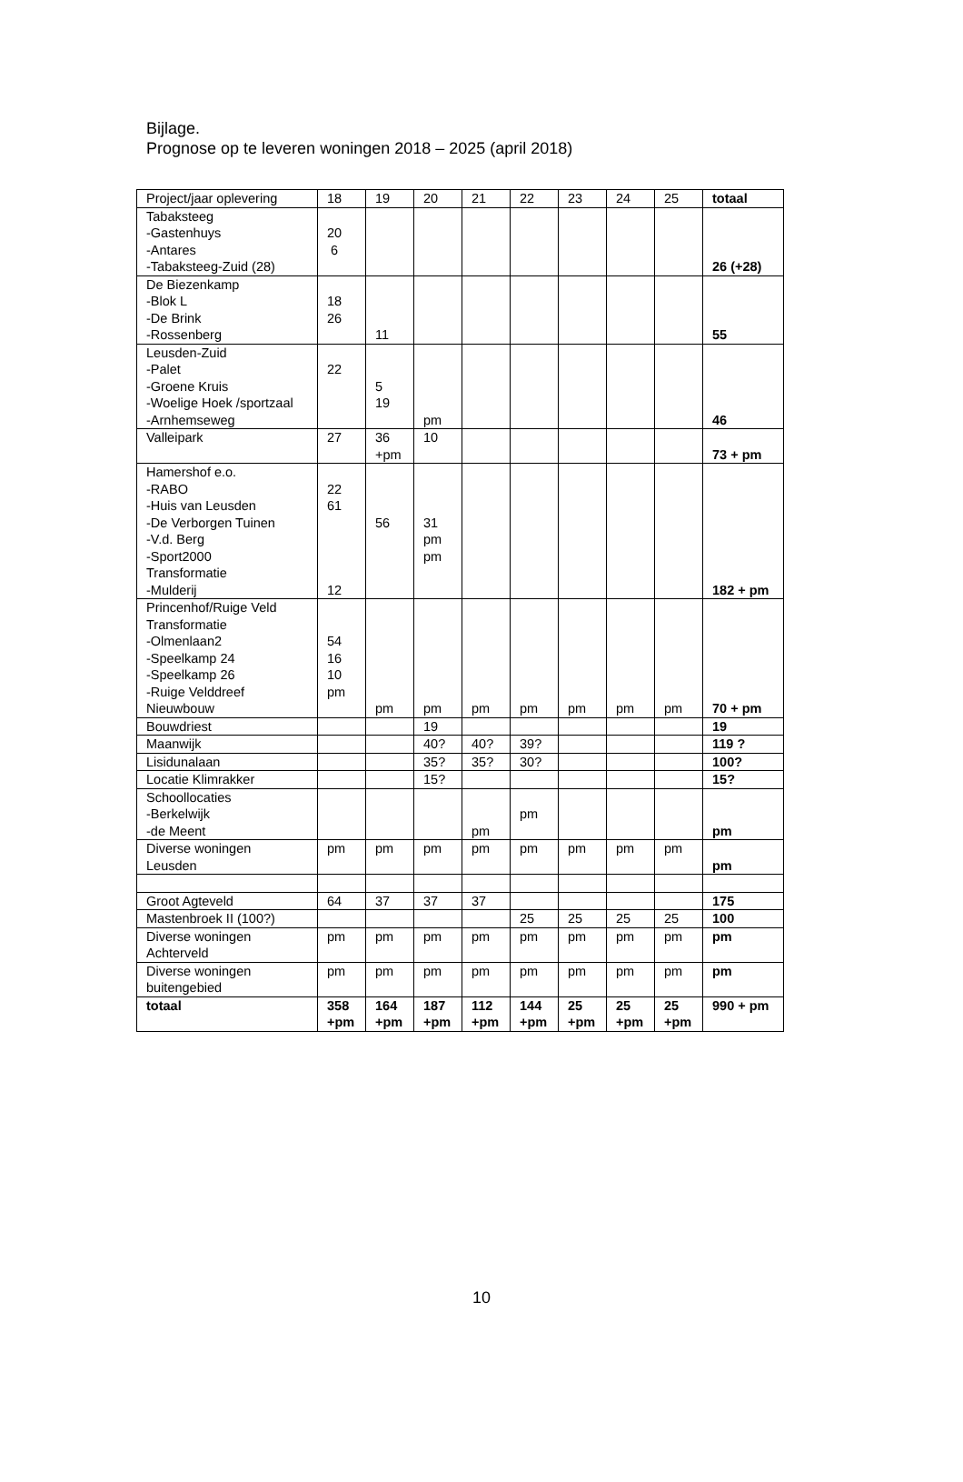Bijlage.
Prognose op te leveren woningen 2018 – 2025 (april 2018)
| Project/jaar oplevering | 18 | 19 | 20 | 21 | 22 | 23 | 24 | 25 | totaal |
| Tabaksteeg -Gastenhuys -Antares -Tabaksteeg-Zuid (28) | 20 6 | | | | | | | | 26 (+28) |
| De Biezenkamp -Blok L -De Brink -Rossenberg | 18 26 | 11 | | | | | | | 55 |
| Leusden-Zuid -Palet -Groene Kruis -Woelige Hoek /sportzaal -Arnhemseweg | 22 | 5 19 | pm | | | | | | 46 |
| Valleipark | 27 | 36 +pm | 10 | | | | | | 73 + pm |
| Hamershof e.o. -RABO -Huis van Leusden -De Verborgen Tuinen -V.d. Berg -Sport2000 Transformatie -Mulderij | 22 61 12 | 56 | 31 pm pm | | | | | | 182 + pm |
| Princenhof/Ruige Veld Transformatie -Olmenlaan2 -Speelkamp 24 -Speelkamp 26 -Ruige Velddreef Nieuwbouw | 54 16 10 pm | pm | pm | pm | pm | pm | pm | pm | 70 + pm |
| Bouwdriest | | | 19 | | | | | | 19 |
| Maanwijk | | | 40? | 40? | 39? | | | | 119 ? |
| Lisidunalaan | | | 35? | 35? | 30? | | | | 100? |
| Locatie Klimrakker | | | 15? | | | | | | 15? |
| Schoollocaties -Berkelwijk -de Meent | | | | pm | pm | | | | pm |
| Diverse woningen Leusden | pm | pm | pm | pm | pm | pm | pm | pm | pm |
| Groot Agteveld | 64 | 37 | 37 | 37 | | | | | 175 |
| Mastenbroek II (100?) | | | | | 25 | 25 | 25 | 25 | 100 |
| Diverse woningen Achterveld | pm | pm | pm | pm | pm | pm | pm | pm | pm |
| Diverse woningen buitengebied | pm | pm | pm | pm | pm | pm | pm | pm | pm |
| totaal | 358 +pm | 164 +pm | 187 +pm | 112 +pm | 144 +pm | 25 +pm | 25 +pm | 25 +pm | 990 + pm |
10